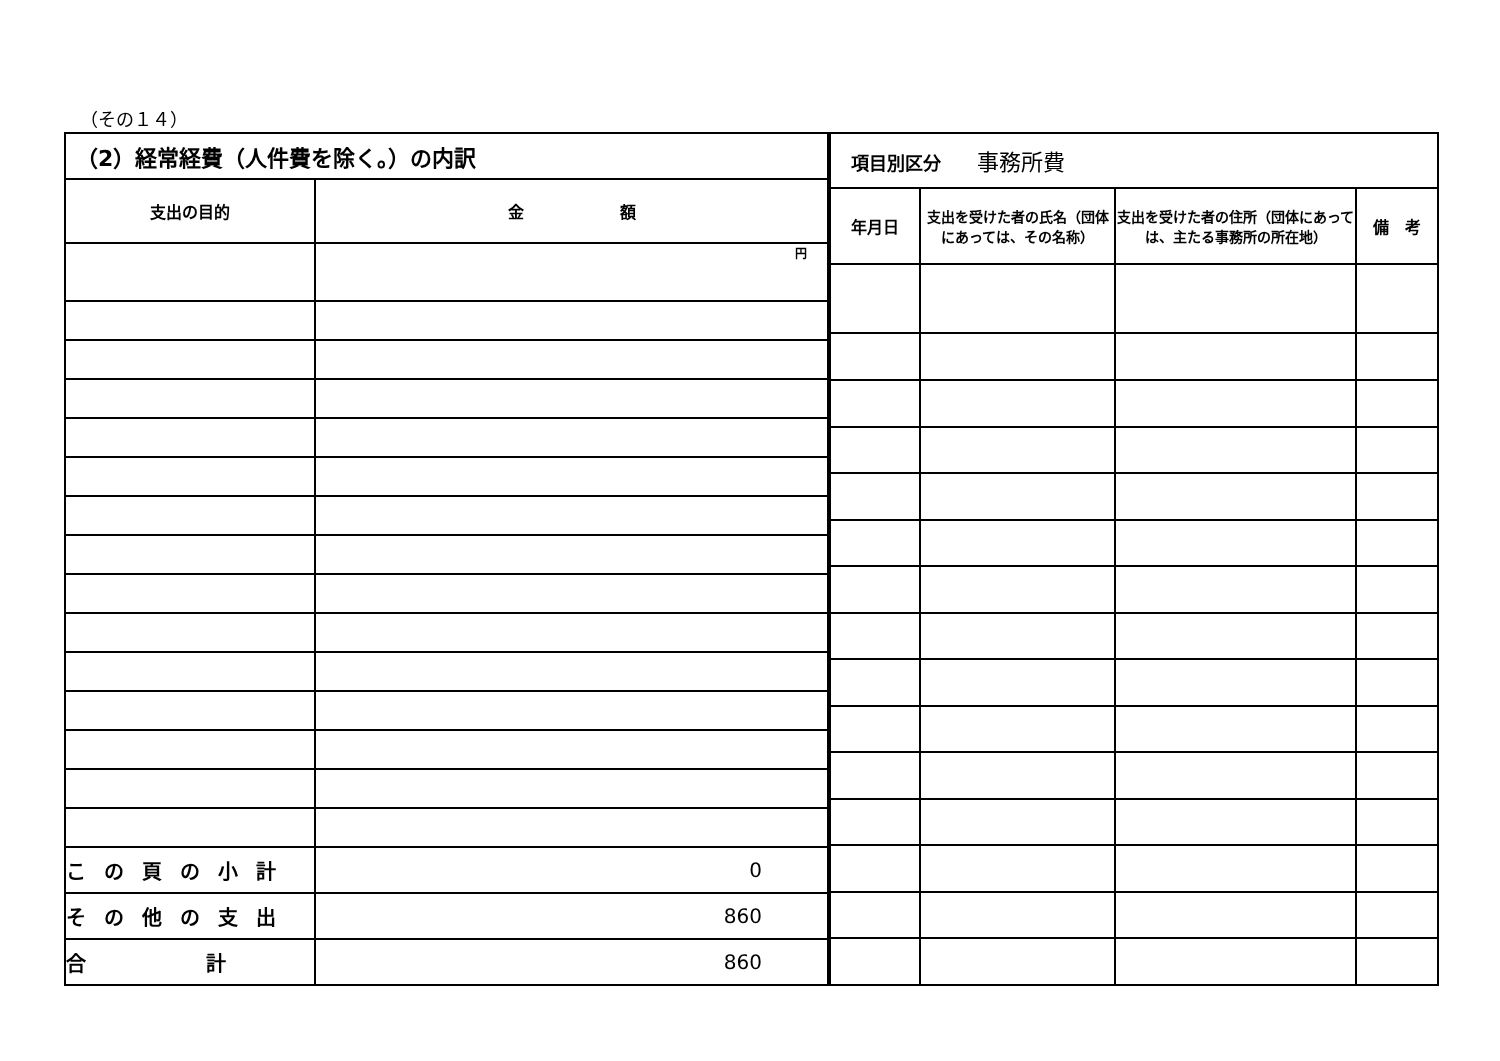（その１４）
| （2）経常経費（人件費を除く。）の内訳 | |
| 支出の目的 | 金 額 |
| | 円 |
| この頁の小計 | 0 |
| その他の支出 | 860 |
| 合 計 | 860 |
| 項目別区分 事務所費 | | | |
| 年月日 | 支出を受けた者の氏名（団体にあっては、その名称） | 支出を受けた者の住所（団体にあっては、主たる事務所の所在地） | 備 考 |